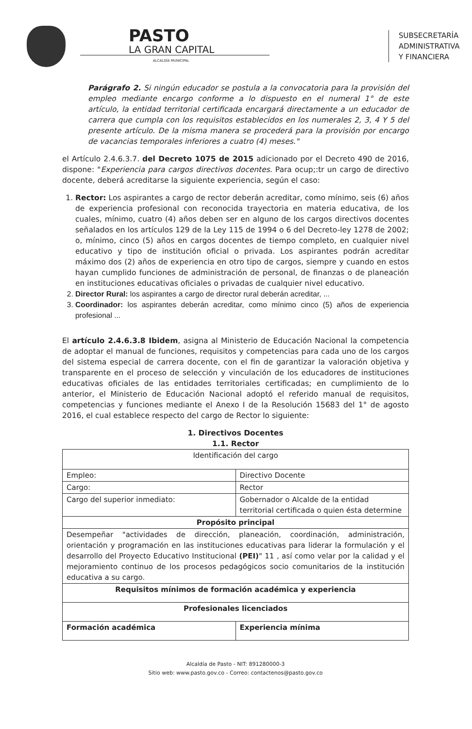PASTO
LA GRAN CAPITAL
ALCALDÍA MUNICIPAL
SUBSECRETARÍA
ADMINISTRATIVA
Y FINANCIERA
Parágrafo 2. Si ningún educador se postula a la convocatoria para la provisión del empleo mediante encargo conforme a lo dispuesto en el numeral 1° de este artículo, la entidad territorial certificada encargará directamente a un educador de carrera que cumpla con los requisitos establecidos en los numerales 2, 3, 4 Y 5 del presente artículo. De la misma manera se procederá para la provisión por encargo de vacancias temporales inferiores a cuatro (4) meses."
el Artículo 2.4.6.3.7. del Decreto 1075 de 2015 adicionado por el Decreto 490 de 2016, dispone: "Experiencia para cargos directivos docentes. Para ocup;:tr un cargo de directivo docente, deberá acreditarse la siguiente experiencia, según el caso:
1. Rector: Los aspirantes a cargo de rector deberán acreditar, como mínimo, seis (6) años de experiencia profesional con reconocida trayectoria en materia educativa, de los cuales, mínimo, cuatro (4) años deben ser en alguno de los cargos directivos docentes señalados en los artículos 129 de la Ley 115 de 1994 o 6 del Decreto-ley 1278 de 2002; o, mínimo, cinco (5) años en cargos docentes de tiempo completo, en cualquier nivel educativo y tipo de institución oficial o privada. Los aspirantes podrán acreditar máximo dos (2) años de experiencia en otro tipo de cargos, siempre y cuando en estos hayan cumplido funciones de administración de personal, de finanzas o de planeación en instituciones educativas oficiales o privadas de cualquier nivel educativo.
2. Director Rural: los aspirantes a cargo de director rural deberán acreditar, ...
3. Coordinador: los aspirantes deberán acreditar, como mínimo cinco (5) años de experiencia profesional ...
El artículo 2.4.6.3.8 Ibidem, asigna al Ministerio de Educación Nacional la competencia de adoptar el manual de funciones, requisitos y competencias para cada uno de los cargos del sistema especial de carrera docente, con el fin de garantizar la valoración objetiva y transparente en el proceso de selección y vinculación de los educadores de instituciones educativas oficiales de las entidades territoriales certificadas; en cumplimiento de lo anterior, el Ministerio de Educación Nacional adoptó el referido manual de requisitos, competencias y funciones mediante el Anexo I de la Resolución 15683 del 1° de agosto 2016, el cual establece respecto del cargo de Rector lo siguiente:
1. Directivos Docentes
1.1. Rector
| Identificación del cargo | |
| Empleo: | Directivo Docente |
| Cargo: | Rector |
| Cargo del superior inmediato: | Gobernador o Alcalde de la entidad territorial certificada o quien ésta determine |
| Propósito principal | |
| Desempeñar "actividades de dirección, planeación, coordinación, administración, orientación y programación en las instituciones educativas para liderar la formulación y el desarrollo del Proyecto Educativo Institucional (PEI) " 11 , así como velar por la calidad y el mejoramiento continuo de los procesos pedagógicos socio comunitarios de la institución educativa a su cargo. | |
| Requisitos mínimos de formación académica y experiencia | |
| Profesionales licenciados | |
| Formación académica | Experiencia mínima |
Alcaldía de Pasto - NIT: 891280000-3
Sitio web: www.pasto.gov.co - Correo: contactenos@pasto.gov.co